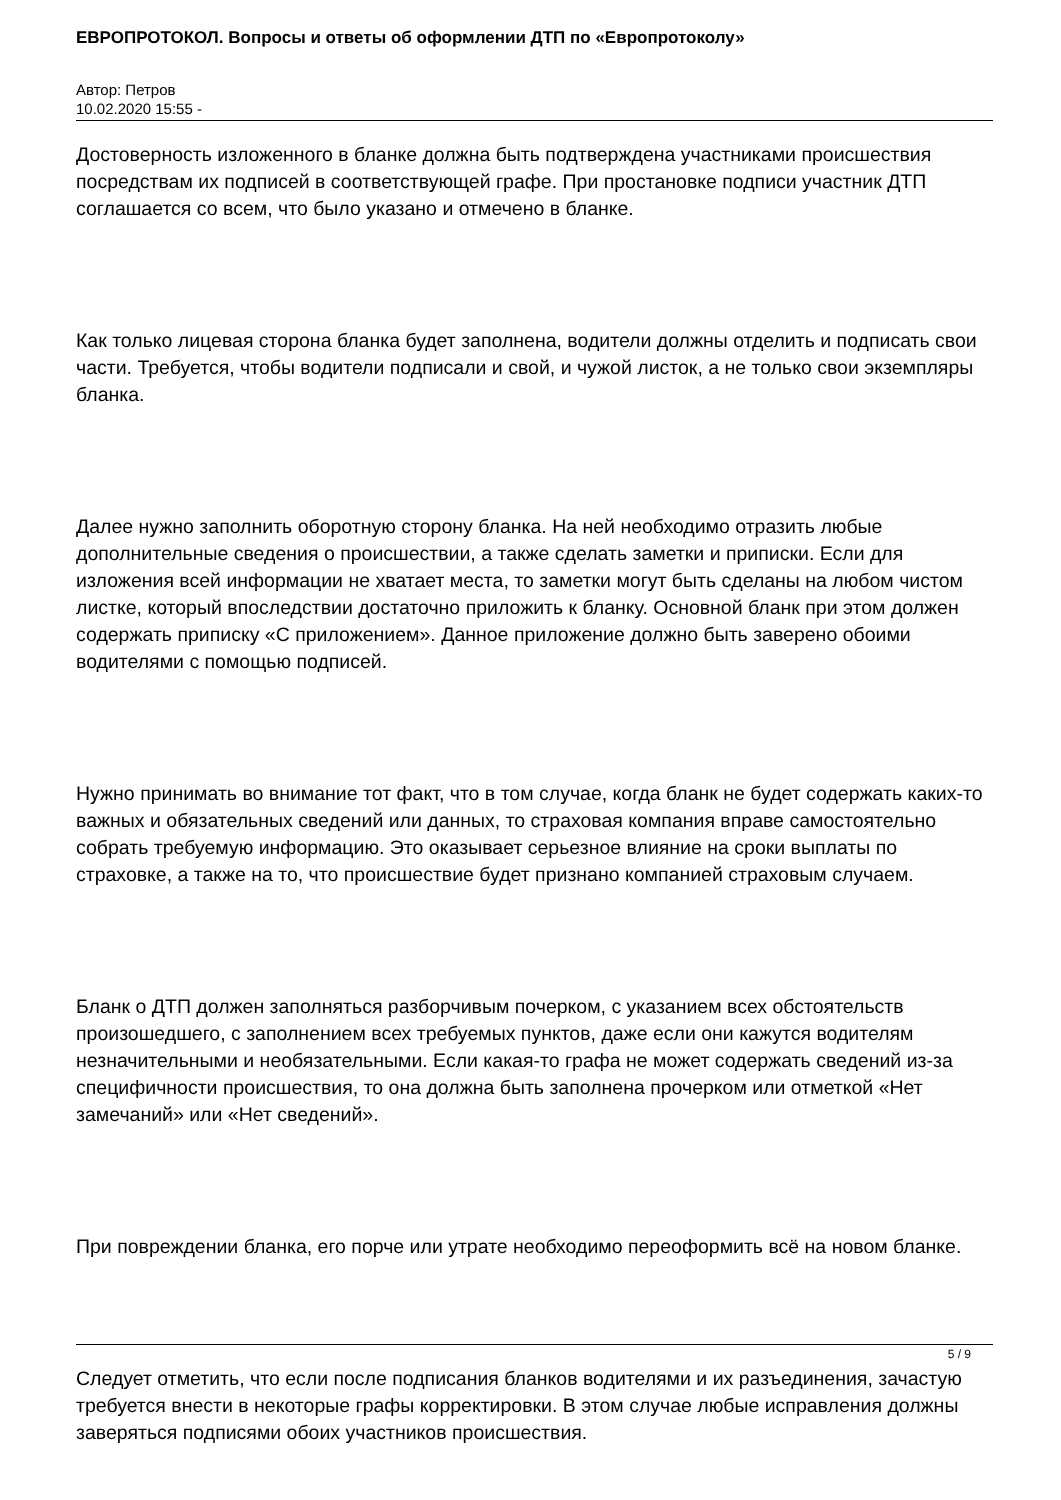ЕВРОПРОТОКОЛ. Вопросы и ответы об оформлении ДТП по «Европротоколу»
Автор: Петров
10.02.2020 15:55 -
Достоверность изложенного в бланке должна быть подтверждена участниками происшествия посредствам их подписей в соответствующей графе. При простановке подписи участник ДТП соглашается со всем, что было указано и отмечено в бланке.
Как только лицевая сторона бланка будет заполнена, водители должны отделить и подписать свои части. Требуется, чтобы водители подписали и свой, и чужой листок, а не только свои экземпляры бланка.
Далее нужно заполнить оборотную сторону бланка. На ней необходимо отразить любые дополнительные сведения о происшествии, а также сделать заметки и приписки. Если для изложения всей информации не хватает места, то заметки могут быть сделаны на любом чистом листке, который впоследствии достаточно приложить к бланку. Основной бланк при этом должен содержать приписку «С приложением». Данное приложение должно быть заверено обоими водителями с помощью подписей.
Нужно принимать во внимание тот факт, что в том случае, когда бланк не будет содержать каких-то важных и обязательных сведений или данных, то страховая компания вправе самостоятельно собрать требуемую информацию. Это оказывает серьезное влияние на сроки выплаты по страховке, а также на то, что происшествие будет признано компанией страховым случаем.
Бланк о ДТП должен заполняться разборчивым почерком, с указанием всех обстоятельств произошедшего, с заполнением всех требуемых пунктов, даже если они кажутся водителям незначительными и необязательными. Если какая-то графа не может содержать сведений из-за специфичности происшествия, то она должна быть заполнена прочерком или отметкой «Нет замечаний» или «Нет сведений».
При повреждении бланка, его порче или утрате необходимо переоформить всё на новом бланке.
Следует отметить, что если после подписания бланков водителями и их разъединения, зачастую требуется внести в некоторые графы корректировки. В этом случае любые исправления должны заверяться подписями обоих участников происшествия.
5 / 9